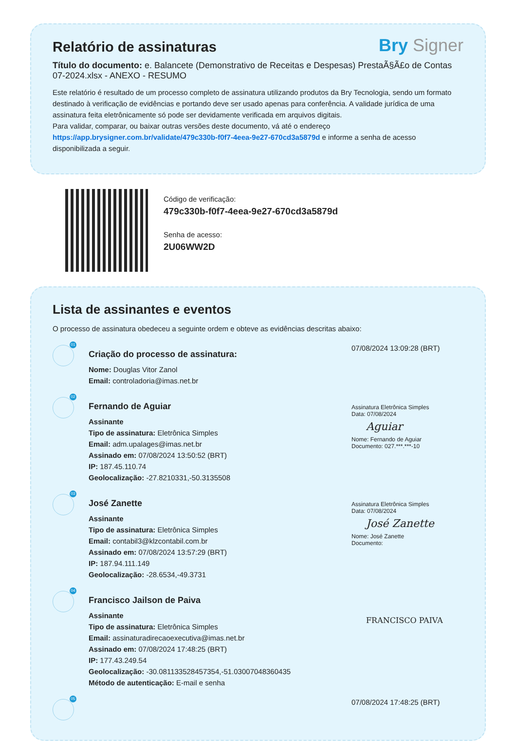Relatório de assinaturas Bry Signer
Título do documento: e. Balancete (Demonstrativo de Receitas e Despesas) PrestaÃ§Ã£o de Contas 07-2024.xlsx - ANEXO - RESUMO
Este relatório é resultado de um processo completo de assinatura utilizando produtos da Bry Tecnologia, sendo um formato destinado à verificação de evidências e portando deve ser usado apenas para conferência. A validade jurídica de uma assinatura feita eletrônicamente só pode ser devidamente verificada em arquivos digitais.
Para validar, comparar, ou baixar outras versões deste documento, vá até o endereço https://app.brysigner.com.br/validate/479c330b-f0f7-4eea-9e27-670cd3a5879d e informe a senha de acesso disponibilizada a seguir.
Código de verificação:
479c330b-f0f7-4eea-9e27-670cd3a5879d
Senha de acesso:
2U06WW2D
Lista de assinantes e eventos
O processo de assinatura obedeceu a seguinte ordem e obteve as evidências descritas abaixo:
01
Criação do processo de assinatura:
Nome: Douglas Vitor Zanol
Email: controladoria@imas.net.br
07/08/2024 13:09:28 (BRT)
02
Fernando de Aguiar
Assinante
Tipo de assinatura: Eletrônica Simples
Email: adm.upalages@imas.net.br
Assinado em: 07/08/2024 13:50:52 (BRT)
IP: 187.45.110.74
Geolocalização: -27.8210331,-50.3135508
Assinatura Eletrônica Simples
Data: 07/08/2024
Aguiar
Nome: Fernando de Aguiar
Documento: 027.***.***-10
03
José Zanette
Assinante
Tipo de assinatura: Eletrônica Simples
Email: contabil3@klzcontabil.com.br
Assinado em: 07/08/2024 13:57:29 (BRT)
IP: 187.94.111.149
Geolocalização: -28.6534,-49.3731
Assinatura Eletrônica Simples
Data: 07/08/2024
José Zanette
Nome: José Zanette
Documento:
04
Francisco Jailson de Paiva
Assinante
Tipo de assinatura: Eletrônica Simples
Email: assinaturadirecaoexecutiva@imas.net.br
Assinado em: 07/08/2024 17:48:25 (BRT)
IP: 177.43.249.54
Geolocalização: -30.081133528457354,-51.03007048360435
Método de autenticação: E-mail e senha
FRANCISCO PAIVA
05
07/08/2024 17:48:25 (BRT)